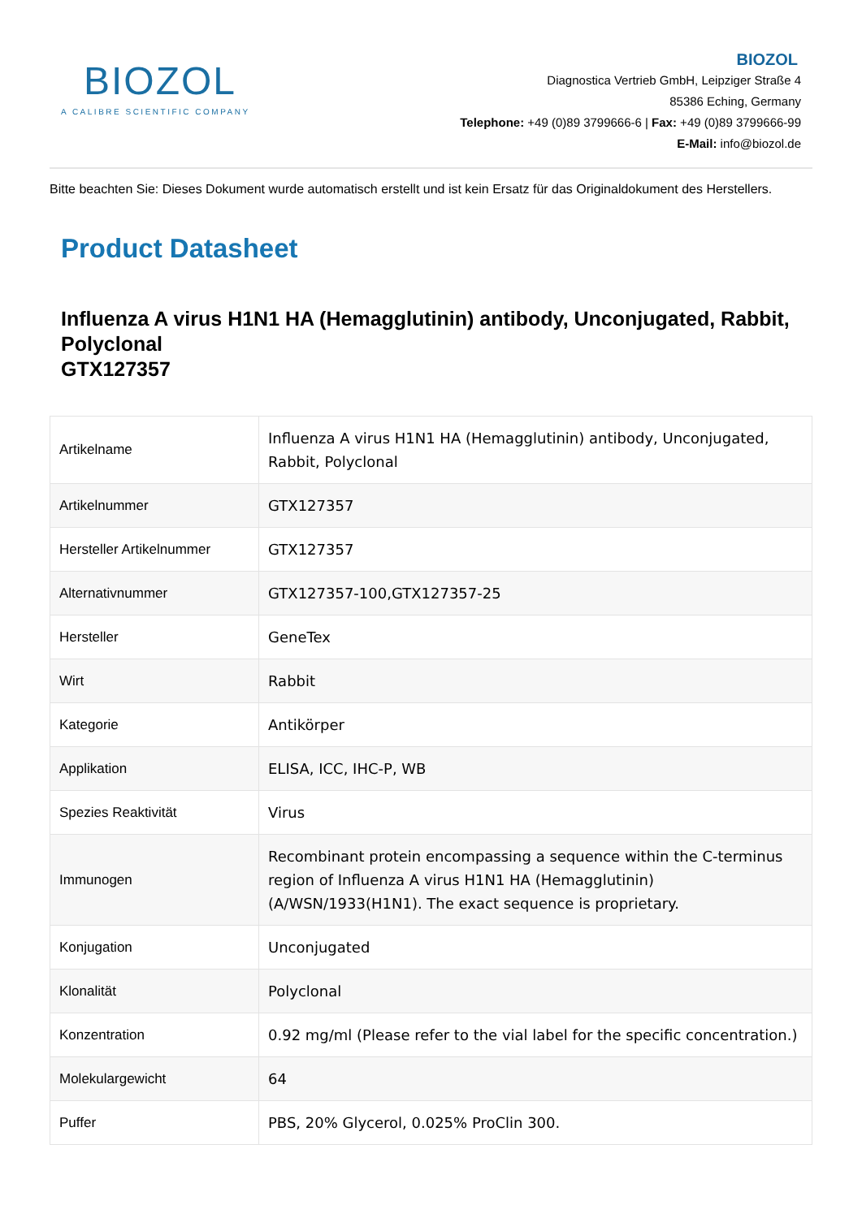BIOZOL
A CALIBRE SCIENTIFIC COMPANY
BIOZOL
Diagnostica Vertrieb GmbH, Leipziger Straße 4
85386 Eching, Germany
Telephone: +49 (0)89 3799666-6 | Fax: +49 (0)89 3799666-99
E-Mail: info@biozol.de
Bitte beachten Sie: Dieses Dokument wurde automatisch erstellt und ist kein Ersatz für das Originaldokument des Herstellers.
Product Datasheet
Influenza A virus H1N1 HA (Hemagglutinin) antibody, Unconjugated, Rabbit, Polyclonal
GTX127357
| Artikelname | Influenza A virus H1N1 HA (Hemagglutinin) antibody, Unconjugated, Rabbit, Polyclonal |
| Artikelnummer | GTX127357 |
| Hersteller Artikelnummer | GTX127357 |
| Alternativnummer | GTX127357-100,GTX127357-25 |
| Hersteller | GeneTex |
| Wirt | Rabbit |
| Kategorie | Antikörper |
| Applikation | ELISA, ICC, IHC-P, WB |
| Spezies Reaktivität | Virus |
| Immunogen | Recombinant protein encompassing a sequence within the C-terminus region of Influenza A virus H1N1 HA (Hemagglutinin) (A/WSN/1933(H1N1). The exact sequence is proprietary. |
| Konjugation | Unconjugated |
| Klonalität | Polyclonal |
| Konzentration | 0.92 mg/ml (Please refer to the vial label for the specific concentration.) |
| Molekulargewicht | 64 |
| Puffer | PBS, 20% Glycerol, 0.025% ProClin 300. |